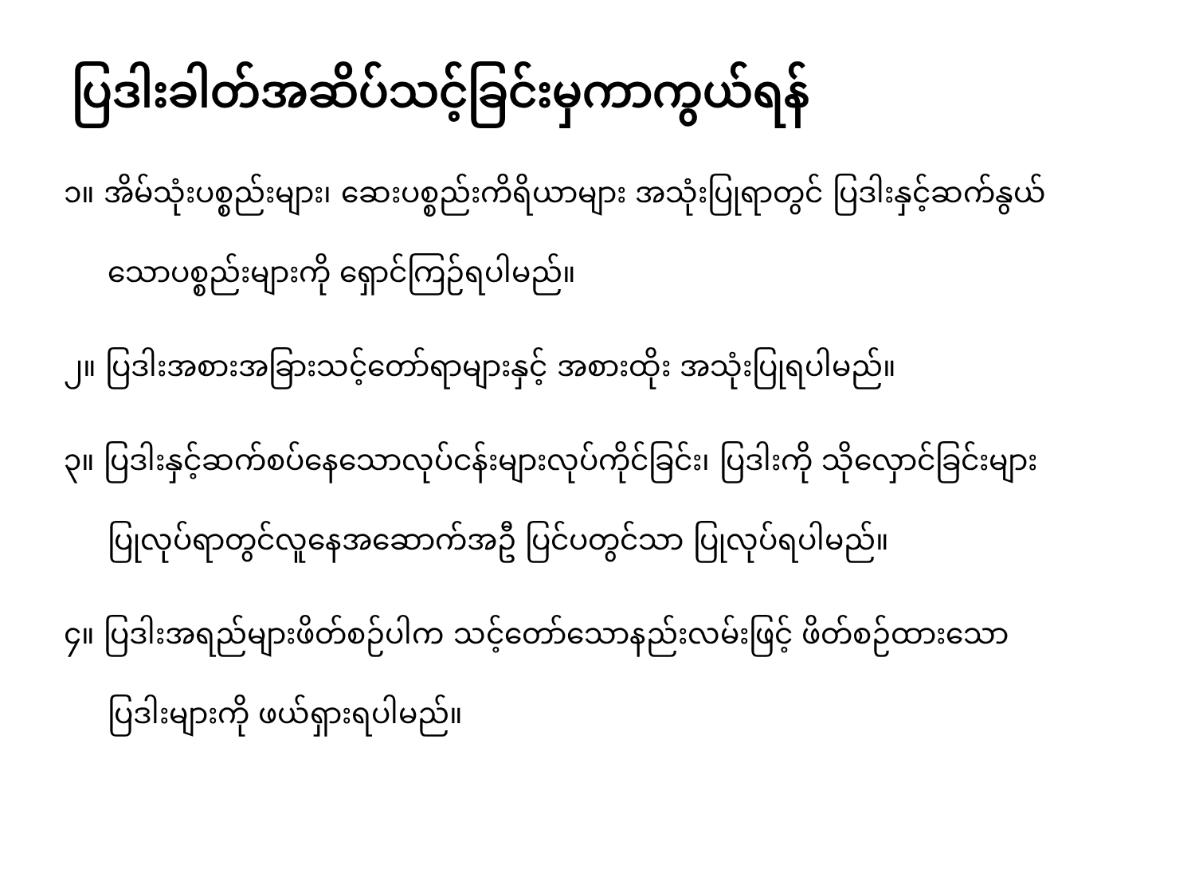ပြဒါးခါတ်အဆိပ်သင့်ခြင်းမှကာကွယ်ရန်
၁။ အိမ်သုံးပစ္စည်းများ၊ ဆေးပစ္စည်းကိရိယာများ အသုံးပြုရာတွင် ပြဒါးနှင့်ဆက်နွယ်သောပစ္စည်းများကို ရှောင်ကြဉ်ရပါမည်။
၂။ ပြဒါးအစားအခြားသင့်တော်ရာများနှင့် အစားထိုး အသုံးပြုရပါမည်။
၃။ ပြဒါးနှင့်ဆက်စပ်နေသောလုပ်ငန်းများလုပ်ကိုင်ခြင်း၊ ပြဒါးကို သိုလှောင်ခြင်းများပြုလုပ်ရာတွင်လူနေအဆောက်အဦ ပြင်ပတွင်သာ ပြုလုပ်ရပါမည်။
၄။ ပြဒါးအရည်များဖိတ်စဉ်ပါက သင့်တော်သောနည်းလမ်းဖြင့် ဖိတ်စဉ်ထားသော ပြဒါးများကို ဖယ်ရှားရပါမည်။